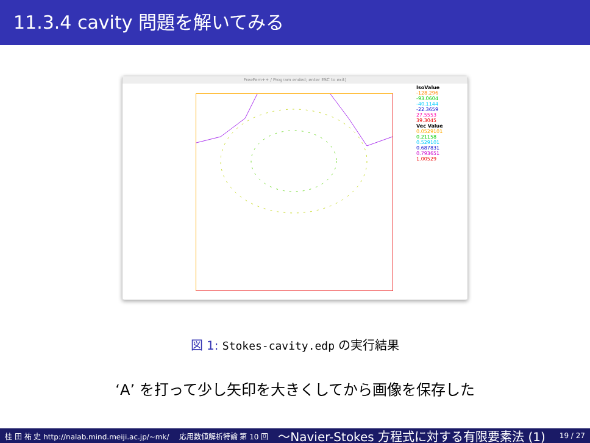11.3.4 cavity 問題を解いてみる
FreeFem++ / Program ended; enter ESC to exit)
IsoValue
-128.296
-93.0604
-40.1144
-22.3659
27.5553
39.3045
Vec Value
0.0529101
0.21158
0.529101
0.687831
0.793651
1.00529
図 1: Stokes-cavity.edp の実行結果
‘A’ を打って少し矢印を大きくしてから画像を保存した
桂 田 祐 史 http://nalab.mind.meiji.ac.jp/~mk/ 応用数値解析特論 第 10 回 〜Navier-Stokes 方程式に対する有限要素法 (1) 19 / 27